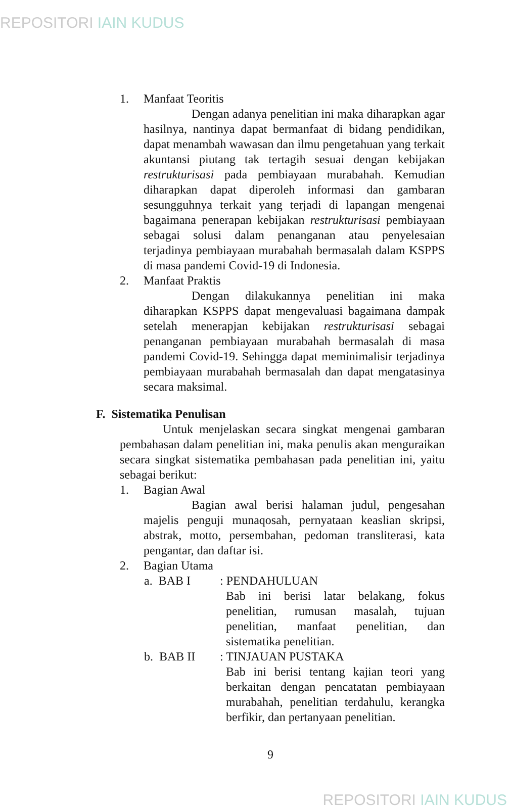REPOSITORI IAIN KUDUS
1. Manfaat Teoritis
Dengan adanya penelitian ini maka diharapkan agar hasilnya, nantinya dapat bermanfaat di bidang pendidikan, dapat menambah wawasan dan ilmu pengetahuan yang terkait akuntansi piutang tak tertagih sesuai dengan kebijakan restrukturisasi pada pembiayaan murabahah. Kemudian diharapkan dapat diperoleh informasi dan gambaran sesungguhnya terkait yang terjadi di lapangan mengenai bagaimana penerapan kebijakan restrukturisasi pembiayaan sebagai solusi dalam penanganan atau penyelesaian terjadinya pembiayaan murabahah bermasalah dalam KSPPS di masa pandemi Covid-19 di Indonesia.
2. Manfaat Praktis
Dengan dilakukannya penelitian ini maka diharapkan KSPPS dapat mengevaluasi bagaimana dampak setelah menerapjan kebijakan restrukturisasi sebagai penanganan pembiayaan murabahah bermasalah di masa pandemi Covid-19. Sehingga dapat meminimalisir terjadinya pembiayaan murabahah bermasalah dan dapat mengatasinya secara maksimal.
F. Sistematika Penulisan
Untuk menjelaskan secara singkat mengenai gambaran pembahasan dalam penelitian ini, maka penulis akan menguraikan secara singkat sistematika pembahasan pada penelitian ini, yaitu sebagai berikut:
1. Bagian Awal
Bagian awal berisi halaman judul, pengesahan majelis penguji munaqosah, pernyataan keaslian skripsi, abstrak, motto, persembahan, pedoman transliterasi, kata pengantar, dan daftar isi.
2. Bagian Utama
a. BAB I : PENDAHULUAN
Bab ini berisi latar belakang, fokus penelitian, rumusan masalah, tujuan penelitian, manfaat penelitian, dan sistematika penelitian.
b. BAB II : TINJAUAN PUSTAKA
Bab ini berisi tentang kajian teori yang berkaitan dengan pencatatan pembiayaan murabahah, penelitian terdahulu, kerangka berfikir, dan pertanyaan penelitian.
9
REPOSITORI IAIN KUDUS